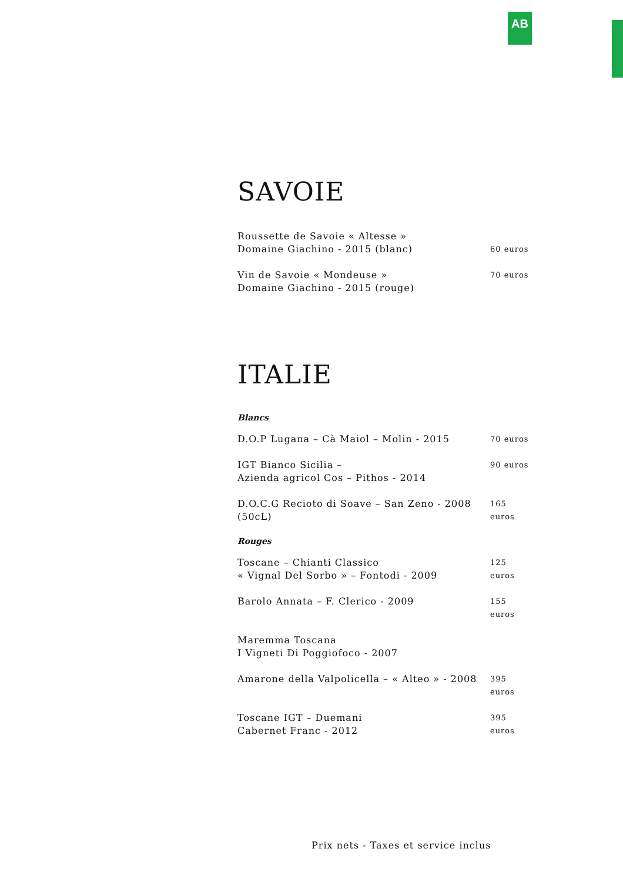AB
SAVOIE
Roussette de Savoie « Altesse »
Domaine Giachino - 2015 (blanc)
60 euros
Vin de Savoie « Mondeuse »
Domaine Giachino - 2015 (rouge)
70 euros
ITALIE
Blancs
D.O.P Lugana – Cà Maiol – Molin - 2015
70 euros
IGT Bianco Sicilia –
Azienda agricol Cos – Pithos - 2014
90 euros
D.O.C.G Recioto di Soave – San Zeno - 2008
(50cL)
165 euros
Rouges
Toscane – Chianti Classico
« Vignal Del Sorbo » – Fontodi - 2009
125 euros
Barolo Annata – F. Clerico - 2009
155 euros
Maremma Toscana
I Vigneti Di Poggiofoco - 2007
Amarone della Valpolicella – « Alteo » - 2008
395 euros
Toscane IGT – Duemani
Cabernet Franc - 2012
395 euros
Prix nets - Taxes et service inclus